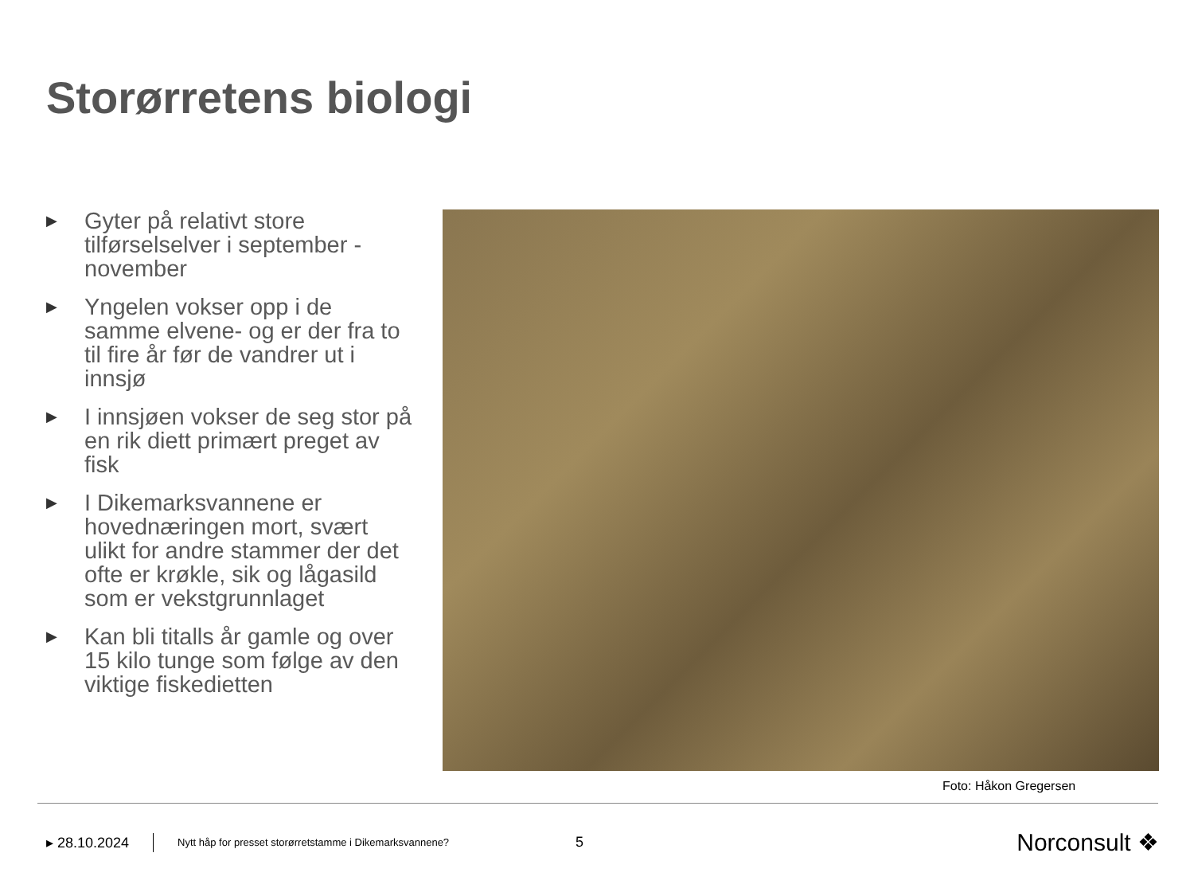Storørretens biologi
▶ Gyter på relativt store tilførselselver i september - november
▶ Yngelen vokser opp i de samme elvene- og er der fra to til fire år før de vandrer ut i innsjø
▶ I innsjøen vokser de seg stor på en rik diett primært preget av fisk
▶ I Dikemarksvannene er hovednæringen mort, svært ulikt for andre stammer der det ofte er krøkle, sik og lågasild som er vekstgrunnlaget
▶ Kan bli titalls år gamle og over 15 kilo tunge som følge av den viktige fiskedietten
Foto: Håkon Gregersen
▸ 28.10.2024 Nytt håp for presset storørretstamme i Dikemarksvannene? 5 Norconsult ❖